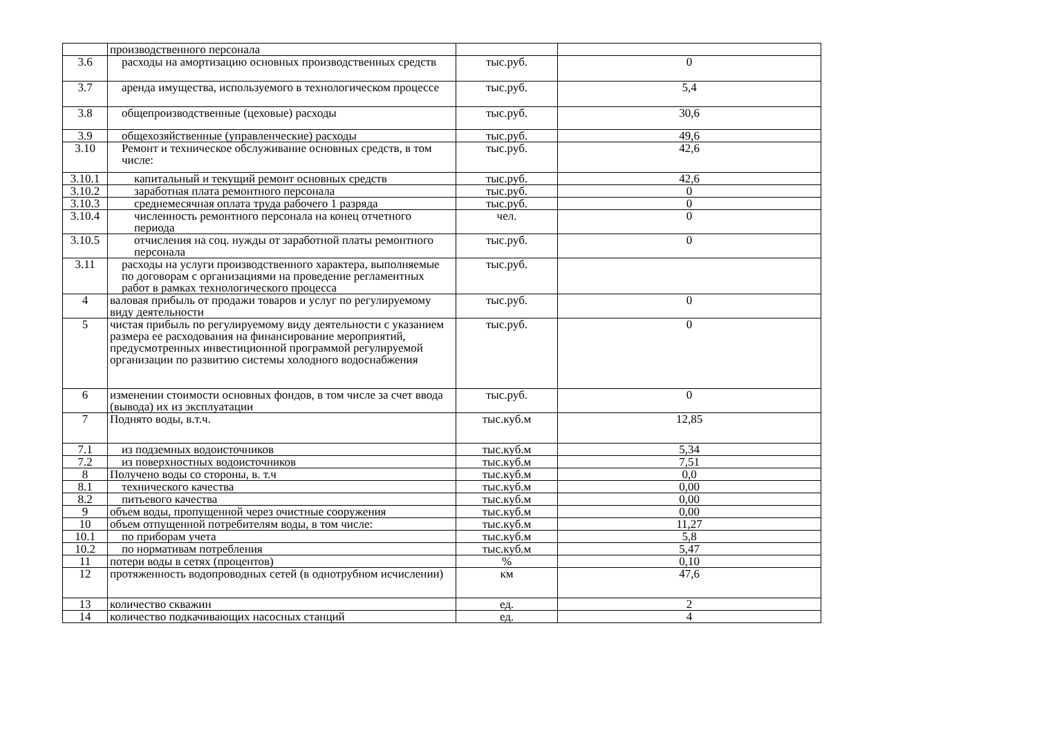| | производственного персонала | | |
| 3.6 | расходы на амортизацию основных производственных средств | тыс.руб. | 0 |
| 3.7 | аренда имущества, используемого в технологическом процессе | тыс.руб. | 5,4 |
| 3.8 | общепроизводственные (цеховые) расходы | тыс.руб. | 30,6 |
| 3.9 | общехозяйственные (управленческие) расходы | тыс.руб. | 49,6 |
| 3.10 | Ремонт и техническое обслуживание основных средств, в том числе: | тыс.руб. | 42,6 |
| 3.10.1 | капитальный и текущий ремонт основных средств | тыс.руб. | 42,6 |
| 3.10.2 | заработная плата ремонтного персонала | тыс.руб. | 0 |
| 3.10.3 | среднемесячная оплата труда рабочего 1 разряда | тыс.руб. | 0 |
| 3.10.4 | численность ремонтного персонала на конец отчетного периода | чел. | 0 |
| 3.10.5 | отчисления на соц. нужды от заработной платы ремонтного персонала | тыс.руб. | 0 |
| 3.11 | расходы на услуги производственного характера, выполняемые по договорам с организациями на проведение регламентных работ в рамках технологического процесса | тыс.руб. | |
| 4 | валовая прибыль от продажи товаров и услуг по регулируемому виду деятельности | тыс.руб. | 0 |
| 5 | чистая прибыль по регулируемому виду деятельности с указанием размера ее расходования на финансирование мероприятий, предусмотренных инвестиционной программой регулируемой организации по развитию системы холодного водоснабжения | тыс.руб. | 0 |
| 6 | изменении стоимости основных фондов, в том числе за счет ввода (вывода) их из эксплуатации | тыс.руб. | 0 |
| 7 | Поднято воды, в.т.ч. | тыс.куб.м | 12,85 |
| 7.1 | из подземных водоисточников | тыс.куб.м | 5,34 |
| 7.2 | из поверхностных водоисточников | тыс.куб.м | 7,51 |
| 8 | Получено воды со стороны, в. т.ч | тыс.куб.м | 0,0 |
| 8.1 | технического качества | тыс.куб.м | 0,00 |
| 8.2 | питьевого качества | тыс.куб.м | 0,00 |
| 9 | объем воды, пропущенной через очистные сооружения | тыс.куб.м | 0,00 |
| 10 | объем отпущенной потребителям воды, в том числе: | тыс.куб.м | 11,27 |
| 10.1 | по приборам учета | тыс.куб.м | 5,8 |
| 10.2 | по нормативам потребления | тыс.куб.м | 5,47 |
| 11 | потери воды в сетях (процентов) | % | 0,10 |
| 12 | протяженность водопроводных сетей (в однотрубном исчислении) | км | 47,6 |
| 13 | количество скважин | ед. | 2 |
| 14 | количество подкачивающих насосных станций | ед. | 4 |